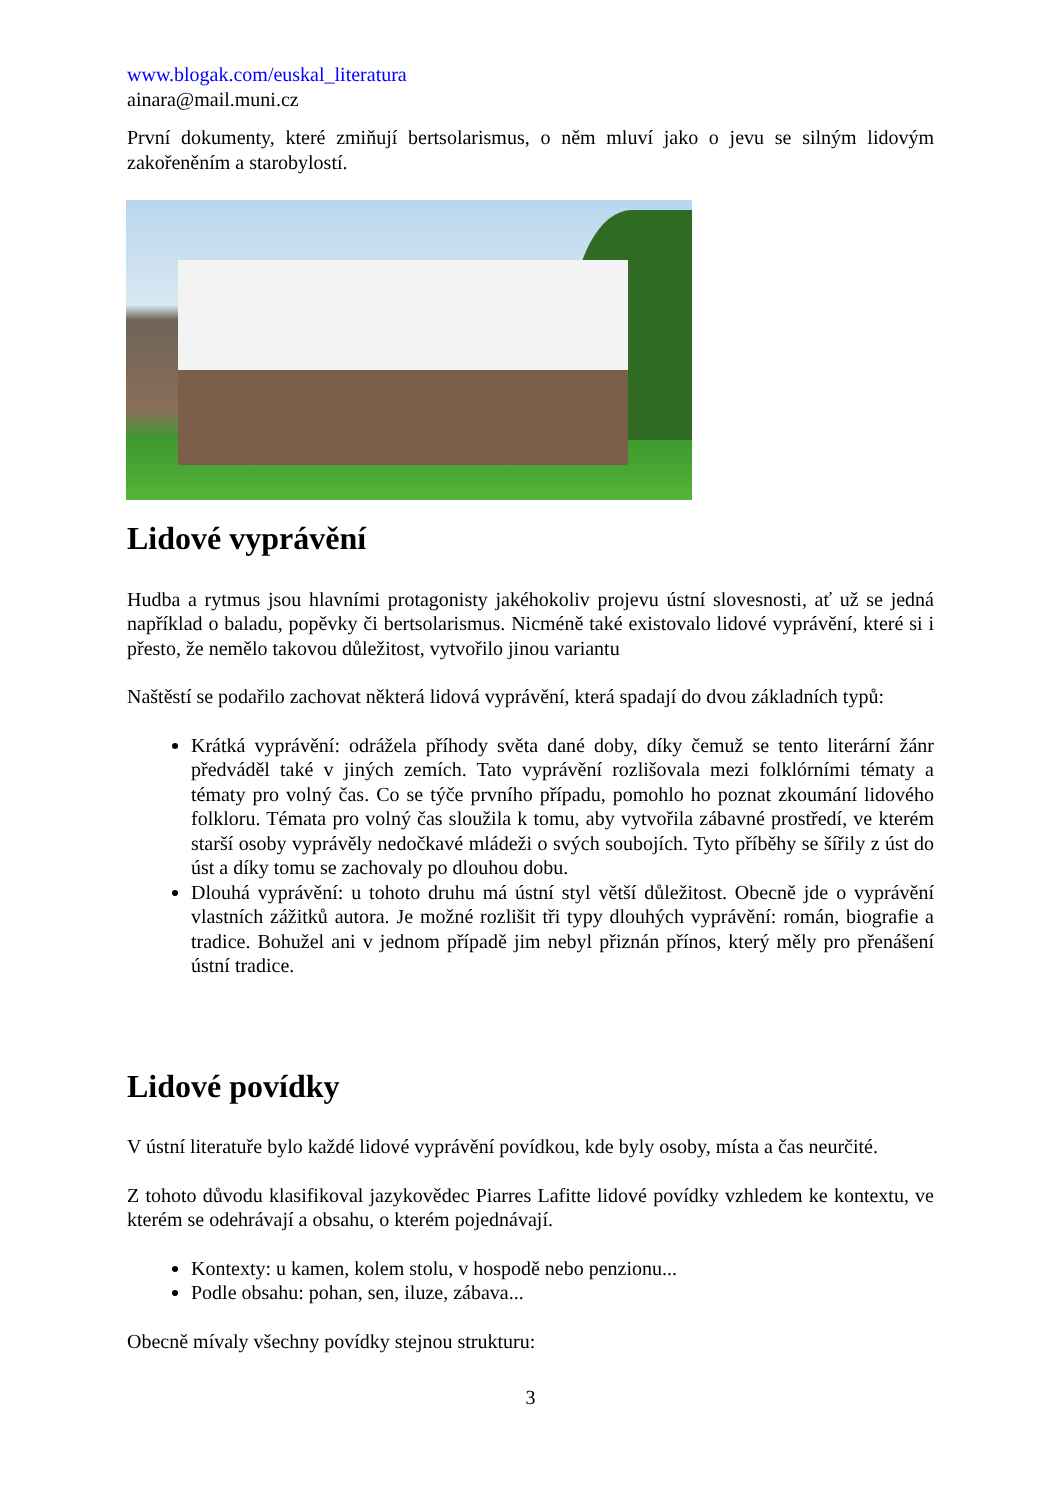www.blogak.com/euskal_literatura
ainara@mail.muni.cz
První dokumenty, které zmiňují bertsolarismus, o něm mluví jako o jevu se silným lidovým zakořeněním a starobylostí.
Lidové vyprávění
Hudba a rytmus jsou hlavními protagonisty jakéhokoliv projevu ústní slovesnosti, ať už se jedná například o baladu, popěvky či bertsolarismus. Nicméně také existovalo lidové vyprávění, které si i přesto, že nemělo takovou důležitost, vytvořilo jinou variantu
Naštěstí se podařilo zachovat některá lidová vyprávění, která spadají do dvou základních typů:
Krátká vyprávění: odrážela příhody světa dané doby, díky čemuž se tento literární žánr předváděl také v jiných zemích. Tato vyprávění rozlišovala mezi folklórními tématy a tématy pro volný čas. Co se týče prvního případu, pomohlo ho poznat zkoumání lidového folkloru. Témata pro volný čas sloužila k tomu, aby vytvořila zábavné prostředí, ve kterém starší osoby vyprávěly nedočkavé mládeži o svých soubojích. Tyto příběhy se šířily z úst do úst a díky tomu se zachovaly po dlouhou dobu.
Dlouhá vyprávění: u tohoto druhu má ústní styl větší důležitost. Obecně jde o vyprávění vlastních zážitků autora. Je možné rozlišit tři typy dlouhých vyprávění: román, biografie a tradice. Bohužel ani v jednom případě jim nebyl přiznán přínos, který měly pro přenášení ústní tradice.
Lidové povídky
V ústní literatuře bylo každé lidové vyprávění povídkou, kde byly osoby, místa a čas neurčité.
Z tohoto důvodu klasifikoval jazykovědec Piarres Lafitte lidové povídky vzhledem ke kontextu, ve kterém se odehrávají a obsahu, o kterém pojednávají.
Kontexty: u kamen, kolem stolu, v hospodě nebo penzionu...
Podle obsahu: pohan, sen, iluze, zábava...
Obecně mívaly všechny povídky stejnou strukturu:
3